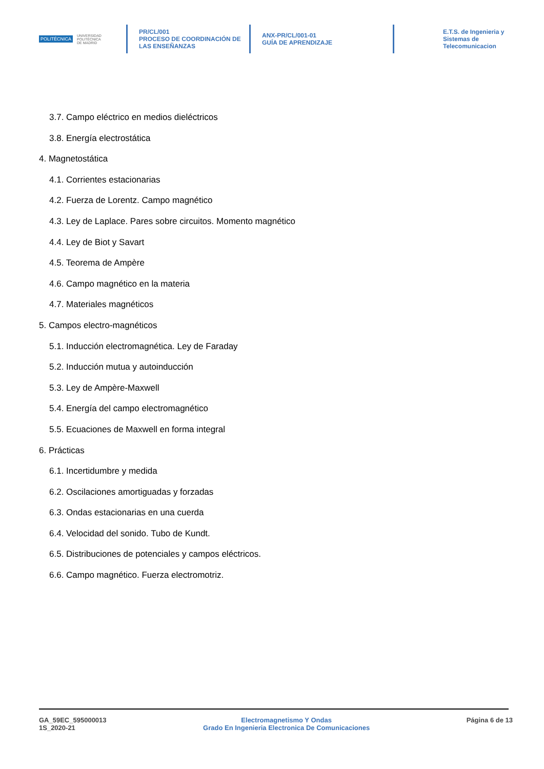POLITÉCNICA UNIVERSIDAD
POLITÉCNICA
DE MADRID
PR/CL/001
PROCESO DE COORDINACIÓN DE
LAS ENSEÑANZAS
ANX-PR/CL/001-01
GUÍA DE APRENDIZAJE
E.T.S. de Ingenieria y
Sistemas de
Telecomunicacion
3.7. Campo eléctrico en medios dieléctricos
3.8. Energía electrostática
4. Magnetostática
4.1. Corrientes estacionarias
4.2. Fuerza de Lorentz. Campo magnético
4.3. Ley de Laplace. Pares sobre circuitos. Momento magnético
4.4. Ley de Biot y Savart
4.5. Teorema de Ampère
4.6. Campo magnético en la materia
4.7. Materiales magnéticos
5. Campos electro-magnéticos
5.1. Inducción electromagnética. Ley de Faraday
5.2. Inducción mutua y autoinducción
5.3. Ley de Ampère-Maxwell
5.4. Energía del campo electromagnético
5.5. Ecuaciones de Maxwell en forma integral
6. Prácticas
6.1. Incertidumbre y medida
6.2. Oscilaciones amortiguadas y forzadas
6.3. Ondas estacionarias en una cuerda
6.4. Velocidad del sonido. Tubo de Kundt.
6.5. Distribuciones de potenciales y campos eléctricos.
6.6. Campo magnético. Fuerza electromotriz.
GA_59EC_595000013
1S_2020-21
Electromagnetismo Y Ondas
Grado En Ingenieria Electronica De Comunicaciones
Página 6 de 13